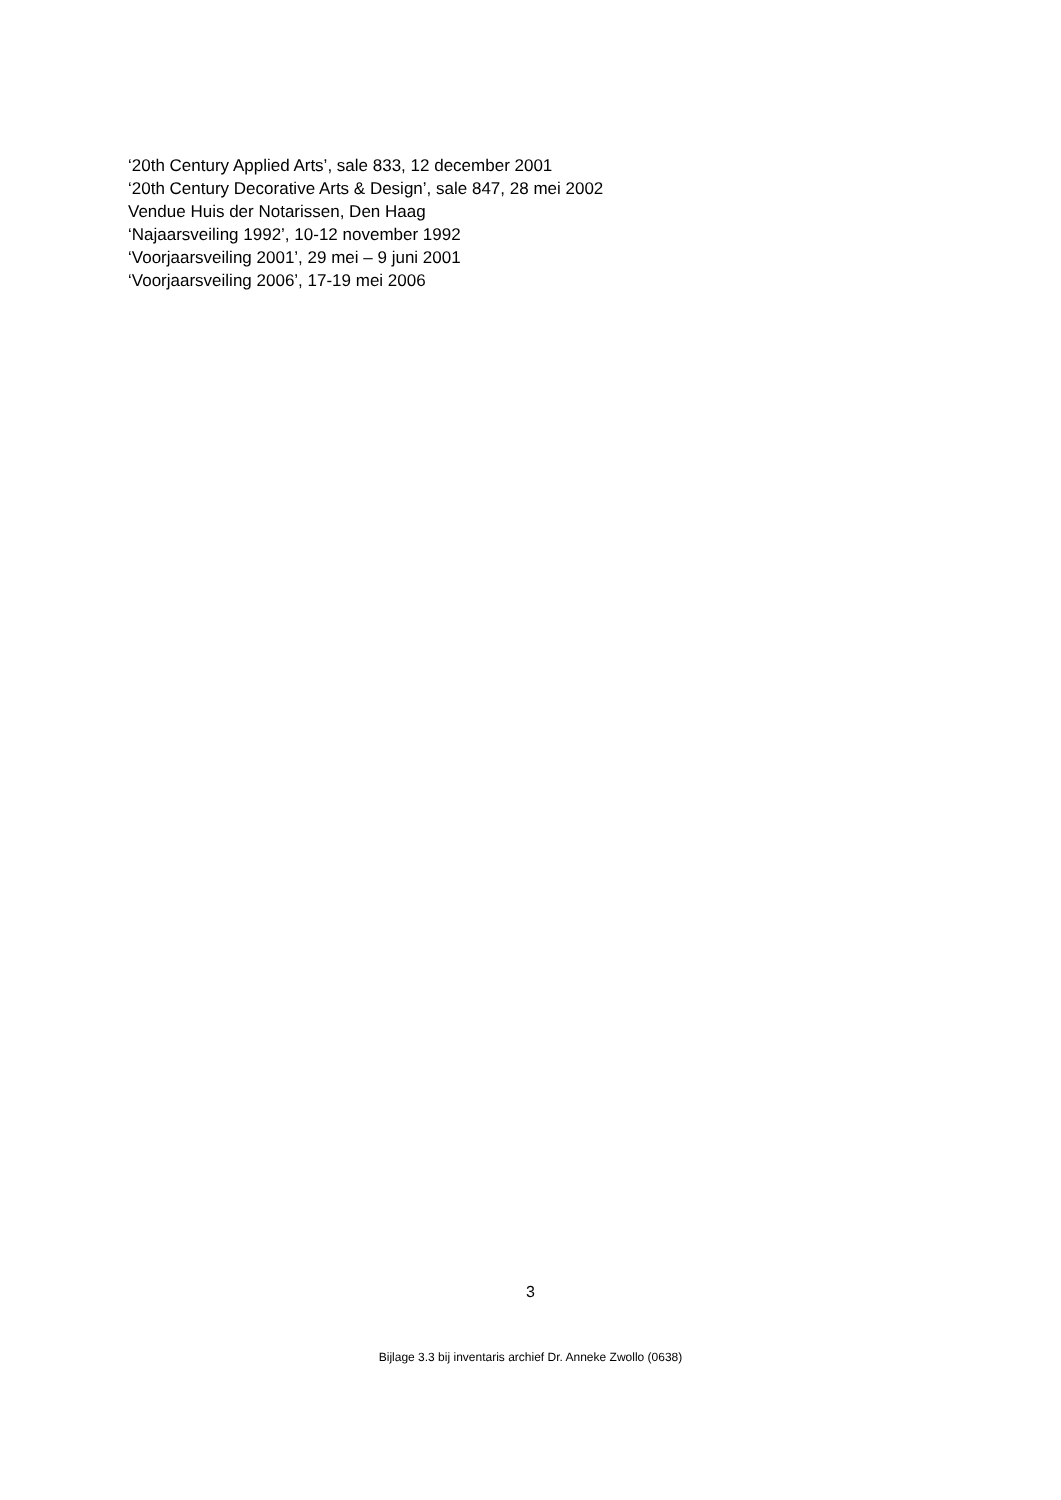‘20th Century Applied Arts’, sale 833, 12 december 2001
‘20th Century Decorative Arts & Design’, sale 847, 28 mei 2002
Vendue Huis der Notarissen, Den Haag
‘Najaarsveiling 1992’, 10-12 november 1992
‘Voorjaarsveiling 2001’, 29 mei – 9 juni 2001
‘Voorjaarsveiling 2006’, 17-19 mei 2006
3
Bijlage 3.3 bij inventaris archief Dr. Anneke Zwollo (0638)